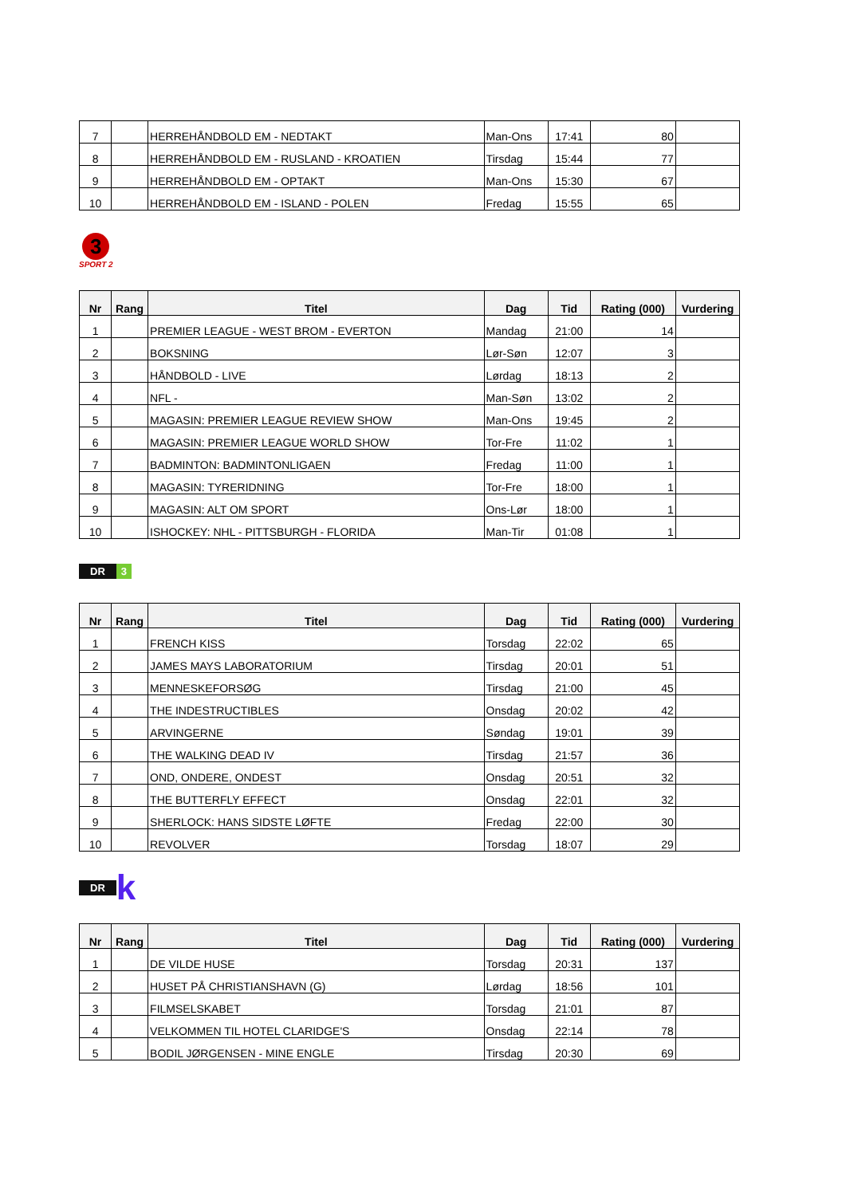| 7 | | HERREHÅNDBOLD EM - NEDTAKT | Man-Ons | 17:41 | 80 | |
| 8 | | HERREHÅNDBOLD EM - RUSLAND - KROATIEN | Tirsdag | 15:44 | 77 | |
| 9 | | HERREHÅNDBOLD EM - OPTAKT | Man-Ons | 15:30 | 67 | |
| 10 | | HERREHÅNDBOLD EM - ISLAND - POLEN | Fredag | 15:55 | 65 | |
3
SPORT 2
| Nr | Rang | Titel | Dag | Tid | Rating (000) | Vurdering |
| --- | --- | --- | --- | --- | --- | --- |
| 1 | | PREMIER LEAGUE - WEST BROM - EVERTON | Mandag | 21:00 | 14 | |
| 2 | | BOKSNING | Lør-Søn | 12:07 | 3 | |
| 3 | | HÅNDBOLD - LIVE | Lørdag | 18:13 | 2 | |
| 4 | | NFL - | Man-Søn | 13:02 | 2 | |
| 5 | | MAGASIN: PREMIER LEAGUE REVIEW SHOW | Man-Ons | 19:45 | 2 | |
| 6 | | MAGASIN: PREMIER LEAGUE WORLD SHOW | Tor-Fre | 11:02 | 1 | |
| 7 | | BADMINTON: BADMINTONLIGAEN | Fredag | 11:00 | 1 | |
| 8 | | MAGASIN: TYRERIDNING | Tor-Fre | 18:00 | 1 | |
| 9 | | MAGASIN: ALT OM SPORT | Ons-Lør | 18:00 | 1 | |
| 10 | | ISHOCKEY: NHL - PITTSBURGH - FLORIDA | Man-Tir | 01:08 | 1 | |
DR 3
| Nr | Rang | Titel | Dag | Tid | Rating (000) | Vurdering |
| --- | --- | --- | --- | --- | --- | --- |
| 1 | | FRENCH KISS | Torsdag | 22:02 | 65 | |
| 2 | | JAMES MAYS LABORATORIUM | Tirsdag | 20:01 | 51 | |
| 3 | | MENNESKEFORSØG | Tirsdag | 21:00 | 45 | |
| 4 | | THE INDESTRUCTIBLES | Onsdag | 20:02 | 42 | |
| 5 | | ARVINGERNE | Søndag | 19:01 | 39 | |
| 6 | | THE WALKING DEAD IV | Tirsdag | 21:57 | 36 | |
| 7 | | OND, ONDERE, ONDEST | Onsdag | 20:51 | 32 | |
| 8 | | THE BUTTERFLY EFFECT | Onsdag | 22:01 | 32 | |
| 9 | | SHERLOCK: HANS SIDSTE LØFTE | Fredag | 22:00 | 30 | |
| 10 | | REVOLVER | Torsdag | 18:07 | 29 | |
DR k
| Nr | Rang | Titel | Dag | Tid | Rating (000) | Vurdering |
| --- | --- | --- | --- | --- | --- | --- |
| 1 | | DE VILDE HUSE | Torsdag | 20:31 | 137 | |
| 2 | | HUSET PÅ CHRISTIANSHAVN (G) | Lørdag | 18:56 | 101 | |
| 3 | | FILMSELSKABET | Torsdag | 21:01 | 87 | |
| 4 | | VELKOMMEN TIL HOTEL CLARIDGE'S | Onsdag | 22:14 | 78 | |
| 5 | | BODIL JØRGENSEN - MINE ENGLE | Tirsdag | 20:30 | 69 | |